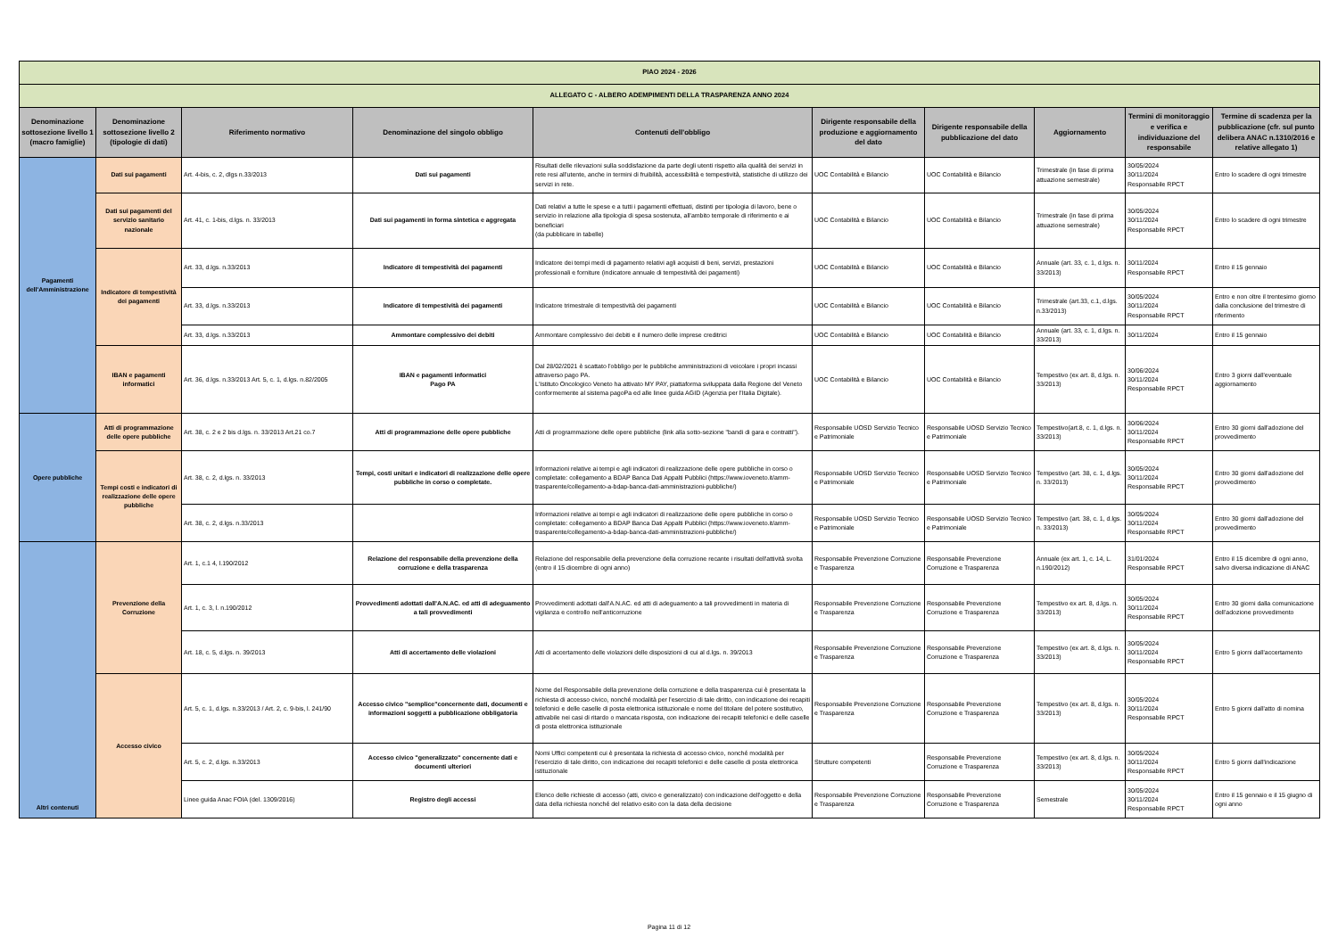| PIAO 2024 - 2026 | | | | | | | | | |
| ALLEGATO C - ALBERO ADEMPIMENTI DELLA TRASPARENZA ANNO 2024 | | | | | | | | | |
| Denominazione sottosezione livello 1 (macro famiglie) | Denominazione sottosezione livello 2 (tipologie di dati) | Riferimento normativo | Denominazione del singolo obbligo | Contenuti dell'obbligo | Dirigente responsabile della produzione e aggiornamento del dato | Dirigente responsabile della pubblicazione del dato | Aggiornamento | Termini di monitoraggio e verifica e individuazione del responsabile | Termine di scadenza per la pubblicazione (cfr. sul punto delibera ANAC n.1310/2016 e relative allegato 1) |
| Pagamenti dell'Amministrazione | Dati sui pagamenti | Art. 4-bis, c. 2, dlgs n.33/2013 | Dati sui pagamenti | Risultati delle rilevazioni sulla soddisfazione da parte degli utenti rispetto alla qualità dei servizi in rete resi all'utente, anche in termini di fruibilità, accessibilità e tempestività, statistiche di utilizzo dei servizi in rete. | UOC Contabilità e Bilancio | UOC Contabilità e Bilancio | Trimestrale (in fase di prima attuazione semestrale) | 30/05/2024 30/11/2024 Responsabile RPCT | Entro lo scadere di ogni trimestre |
| | Dati sui pagamenti del servizio sanitario nazionale | Art. 41, c. 1-bis, d.lgs. n. 33/2013 | Dati sui pagamenti in forma sintetica e aggregata | Dati relativi a tutte le spese e a tutti i pagamenti effettuati, distinti per tipologia di lavoro, bene o servizio in relazione alla tipologia di spesa sostenuta, all'ambito temporale di riferimento e ai beneficiari (da pubblicare in tabelle) | UOC Contabilità e Bilancio | UOC Contabilità e Bilancio | Trimestrale (in fase di prima attuazione semestrale) | 30/05/2024 30/11/2024 Responsabile RPCT | Entro lo scadere di ogni trimestre |
| | Indicatore di tempestività dei pagamenti | Art. 33, d.lgs. n.33/2013 | Indicatore di tempestività dei pagamenti | Indicatore dei tempi medi di pagamento relativi agli acquisti di beni, servizi, prestazioni professionali e forniture (indicatore annuale di tempestività dei pagamenti) | UOC Contabilità e Bilancio | UOC Contabilità e Bilancio | Annuale (art. 33, c. 1, d.lgs. n. 33/2013) | 30/11/2024 Responsabile RPCT | Entro il 15 gennaio |
| | | Art. 33, d.lgs. n.33/2013 | Indicatore di tempestività dei pagamenti | Indicatore trimestrale di tempestività dei pagamenti | UOC Contabilità e Bilancio | UOC Contabilità e Bilancio | Trimestrale (art.33, c.1, d.lgs. n.33/2013) | 30/05/2024 30/11/2024 Responsabile RPCT | Entro e non oltre il trentesimo giorno dalla conclusione del trimestre di riferimento |
| | | Art. 33, d.lgs. n.33/2013 | Ammontare complessivo dei debiti | Ammontare complessivo dei debiti e il numero delle imprese creditrici | UOC Contabilità e Bilancio | UOC Contabilità e Bilancio | Annuale (art. 33, c. 1, d.lgs. n. 33/2013) | 30/11/2024 | Entro il 15 gennaio |
| | IBAN e pagamenti informatici | Art. 36, d.lgs. n.33/2013 Art. 5, c. 1, d.lgs. n.82/2005 | IBAN e pagamenti informatici Pago PA | Dal 28/02/2021 è scattato l'obbligo per le pubbliche amministrazioni di veicolare i propri incassi attraverso pago PA. L'Istituto Oncologico Veneto ha attivato MY PAY, piattaforma sviluppata dalla Regione del Veneto conformemente al sistema pagoPa ed alle linee guida AGID (Agenzia per l'Italia Digitale). | UOC Contabilità e Bilancio | UOC Contabilità e Bilancio | Tempestivo (ex art. 8, d.lgs. n. 33/2013) | 30/06/2024 30/11/2024 Responsabile RPCT | Entro 3 giorni dall'eventuale aggiornamento |
| Opere pubbliche | Atti di programmazione delle opere pubbliche | Art. 38, c. 2 e 2 bis d.lgs. n. 33/2013 Art.21 co.7 | Atti di programmazione delle opere pubbliche | Atti di programmazione delle opere pubbliche (link alla sotto-sezione "bandi di gara e contratti"). | Responsabile UOSD Servizio Tecnico e Patrimoniale | Responsabile UOSD Servizio Tecnico e Patrimoniale | Tempestivo(art.8, c. 1, d.lgs. n. 33/2013) | 30/06/2024 30/11/2024 Responsabile RPCT | Entro 30 giorni dall'adozione del provvedimento |
| | Tempi costi e indicatori di realizzazione delle opere pubbliche | Art. 38, c. 2, d.lgs. n. 33/2013 | Tempi, costi unitari e indicatori di realizzazione delle opere pubbliche in corso o completate. | Informazioni relative ai tempi e agli indicatori di realizzazione delle opere pubbliche in corso o completate: collegamento a BDAP Banca Dati Appalti Pubblici (https://www.ioveneto.it/amm-trasparente/collegamento-a-bdap-banca-dati-amministrazioni-pubbliche/) | Responsabile UOSD Servizio Tecnico e Patrimoniale | Responsabile UOSD Servizio Tecnico e Patrimoniale | Tempestivo (art. 38, c. 1, d.lgs. n. 33/2013) | 30/05/2024 30/11/2024 Responsabile RPCT | Entro 30 giorni dall'adozione del provvedimento |
| | | Art. 38, c. 2, d.lgs. n.33/2013 | | Informazioni relative ai tempi e agli indicatori di realizzazione delle opere pubbliche in corso o completate: collegamento a BDAP Banca Dati Appalti Pubblici (https://www.ioveneto.it/amm-trasparente/collegamento-a-bdap-banca-dati-amministrazioni-pubbliche/) | Responsabile UOSD Servizio Tecnico e Patrimoniale | Responsabile UOSD Servizio Tecnico e Patrimoniale | Tempestivo (art. 38, c. 1, d.lgs. n. 33/2013) | 30/05/2024 30/11/2024 Responsabile RPCT | Entro 30 giorni dall'adozione del provvedimento |
| Altri contenuti | Prevenzione della Corruzione | Art. 1, c.1 4, l.190/2012 | Relazione del responsabile della prevenzione della corruzione e della trasparenza | Relazione del responsabile della prevenzione della corruzione recante i risultati dell'attività svolta (entro il 15 dicembre di ogni anno) | Responsabile Prevenzione Corruzione e Trasparenza | Responsabile Prevenzione Corruzione e Trasparenza | Annuale (ex art. 1, c. 14, L. n.190/2012) | 31/01/2024 Responsabile RPCT | Entro il 15 dicembre di ogni anno, salvo diversa indicazione di ANAC |
| | | Art. 1, c. 3, l. n.190/2012 | Provvedimenti adottati dall'A.N.AC. ed atti di adeguamento a tali provvedimenti | Provvedimenti adottati dall'A.N.AC. ed atti di adeguamento a tali provvedimenti in materia di vigilanza e controllo nell'anticorruzione | Responsabile Prevenzione Corruzione e Trasparenza | Responsabile Prevenzione Corruzione e Trasparenza | Tempestivo ex art. 8, d.lgs. n. 33/2013) | 30/05/2024 30/11/2024 Responsabile RPCT | Entro 30 giorni dalla comunicazione dell'adozione provvedimento |
| | | Art. 18, c. 5, d.lgs. n. 39/2013 | Atti di accertamento delle violazioni | Atti di accertamento delle violazioni delle disposizioni di cui al d.lgs. n. 39/2013 | Responsabile Prevenzione Corruzione e Trasparenza | Responsabile Prevenzione Corruzione e Trasparenza | Tempestivo (ex art. 8, d.lgs. n. 33/2013) | 30/05/2024 30/11/2024 Responsabile RPCT | Entro 5 giorni dall'accertamento |
| | Accesso civico | Art. 5, c. 1, d.lgs. n.33/2013 / Art. 2, c. 9-bis, l. 241/90 | Accesso civico "semplice"concernente dati, documenti e informazioni soggetti a pubblicazione obbligatoria | Nome del Responsabile della prevenzione della corruzione e della trasparenza cui è presentata la richiesta di accesso civico, nonché modalità per l'esercizio di tale diritto, con indicazione dei recapiti telefonici e delle caselle di posta elettronica istituzionale e nome del titolare del potere sostitutivo, attivabile nei casi di ritardo o mancata risposta, con indicazione dei recapiti telefonici e delle caselle di posta elettronica istituzionale | Responsabile Prevenzione Corruzione e Trasparenza | Responsabile Prevenzione Corruzione e Trasparenza | Tempestivo (ex art. 8, d.lgs. n. 33/2013) | 30/05/2024 30/11/2024 Responsabile RPCT | Entro 5 giorni dall'atto di nomina |
| | | Art. 5, c. 2, d.lgs. n.33/2013 | Accesso civico "generalizzato" concernente dati e documenti ulteriori | Nomi Uffici competenti cui è presentata la richiesta di accesso civico, nonché modalità per l'esercizio di tale diritto, con indicazione dei recapiti telefonici e delle caselle di posta elettronica istituzionale | Strutture competenti | Responsabile Prevenzione Corruzione e Trasparenza | Tempestivo (ex art. 8, d.lgs. n. 33/2013) | 30/05/2024 30/11/2024 Responsabile RPCT | Entro 5 giorni dall'indicazione |
| | | Linee guida Anac FOIA (del. 1309/2016) | Registro degli accessi | Elenco delle richieste di accesso (atti, civico e generalizzato) con indicazione dell'oggetto e della data della richiesta nonché del relativo esito con la data della decisione | Responsabile Prevenzione Corruzione e Trasparenza | Responsabile Prevenzione Corruzione e Trasparenza | Semestrale | 30/05/2024 30/11/2024 Responsabile RPCT | Entro il 15 gennaio e il 15 giugno di ogni anno |
Pagina 11 di 12